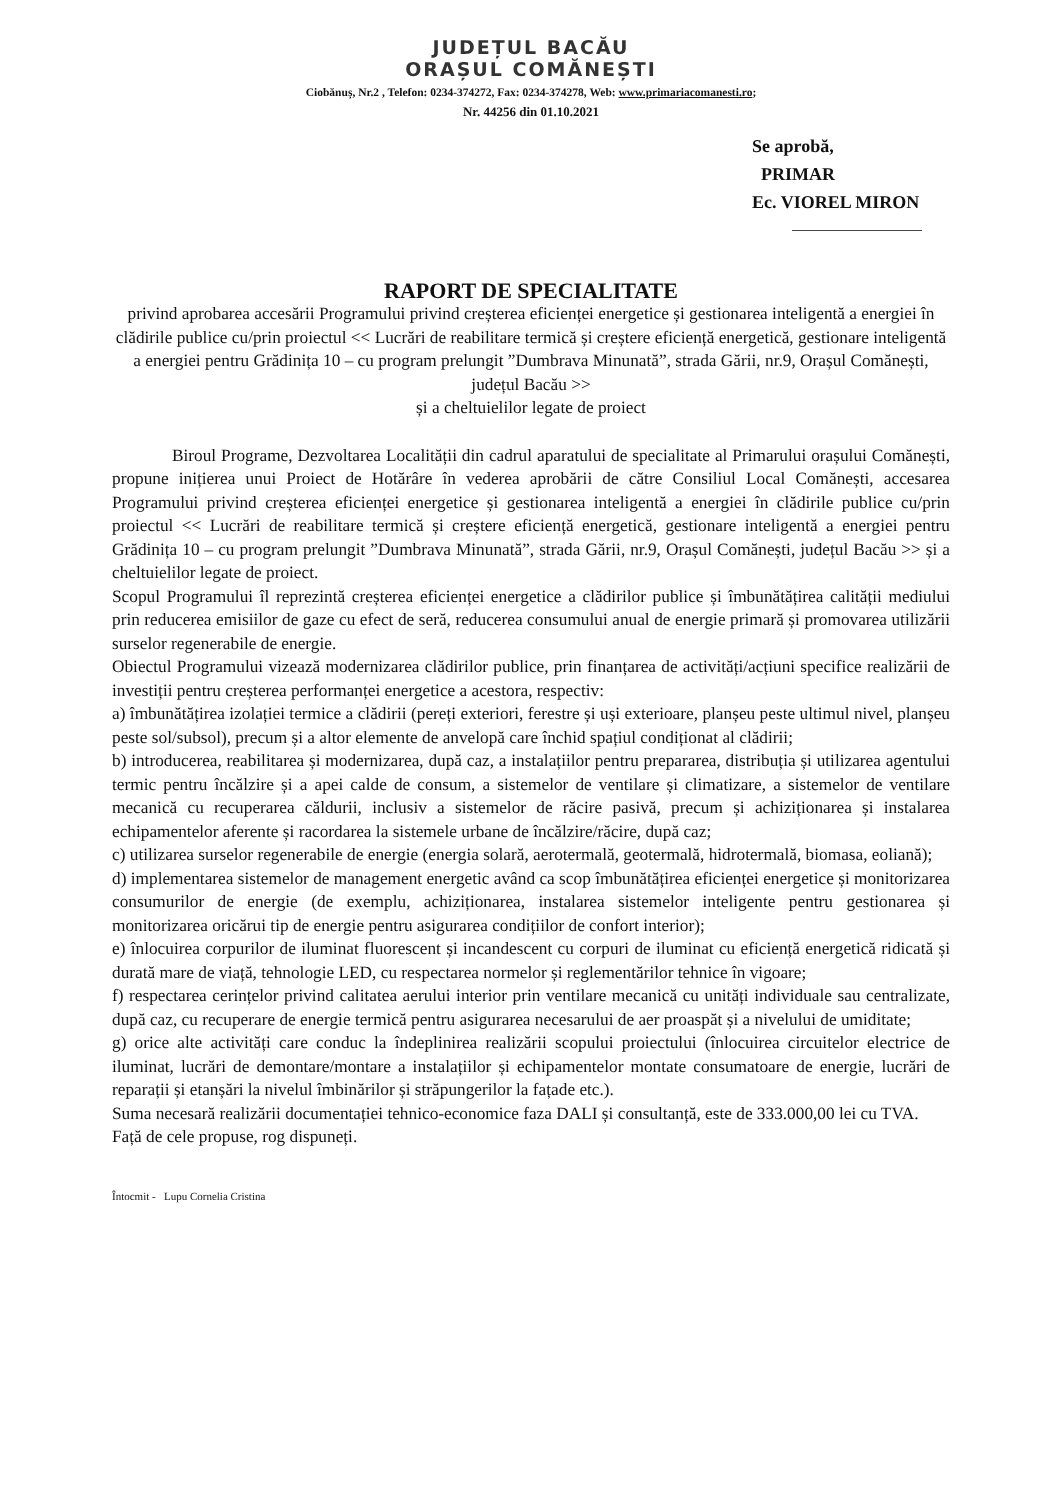JUDEȚUL BACĂU
ORAȘUL COMĂNEȘTI
Ciobănuș, Nr.2 , Telefon: 0234-374272, Fax: 0234-374278, Web: www.primariacomanesti.ro;
Nr. 44256 din 01.10.2021
Se aprobă,
PRIMAR
Ec. VIOREL MIRON
RAPORT DE SPECIALITATE
privind aprobarea accesării Programului privind creșterea eficienței energetice și gestionarea inteligentă a energiei în clădirile publice cu/prin proiectul << Lucrări de reabilitare termică și creștere eficiență energetică, gestionare inteligentă a energiei pentru Grădinița 10 – cu program prelungit ”Dumbrava Minunată”, strada Gării, nr.9, Orașul Comănești, județul Bacău >>
și a cheltuielilor legate de proiect
Biroul Programe, Dezvoltarea Localității din cadrul aparatului de specialitate al Primarului orașului Comănești, propune inițierea unui Proiect de Hotărâre în vederea aprobării de către Consiliul Local Comănești, accesarea Programului privind creșterea eficienței energetice și gestionarea inteligentă a energiei în clădirile publice cu/prin proiectul << Lucrări de reabilitare termică și creștere eficiență energetică, gestionare inteligentă a energiei pentru Grădinița 10 – cu program prelungit ”Dumbrava Minunată”, strada Gării, nr.9, Orașul Comănești, județul Bacău >> și a cheltuielilor legate de proiect.
Scopul Programului îl reprezintă creșterea eficienței energetice a clădirilor publice și îmbunătățirea calității mediului prin reducerea emisiilor de gaze cu efect de seră, reducerea consumului anual de energie primară și promovarea utilizării surselor regenerabile de energie.
Obiectul Programului vizează modernizarea clădirilor publice, prin finanțarea de activități/acțiuni specifice realizării de investiții pentru creșterea performanței energetice a acestora, respectiv:
a) îmbunătățirea izolației termice a clădirii (pereți exteriori, ferestre și uși exterioare, planșeu peste ultimul nivel, planșeu peste sol/subsol), precum și a altor elemente de anvelopă care închid spațiul condiționat al clădirii;
b) introducerea, reabilitarea și modernizarea, după caz, a instalațiilor pentru prepararea, distribuția și utilizarea agentului termic pentru încălzire și a apei calde de consum, a sistemelor de ventilare și climatizare, a sistemelor de ventilare mecanică cu recuperarea căldurii, inclusiv a sistemelor de răcire pasivă, precum și achiziționarea și instalarea echipamentelor aferente și racordarea la sistemele urbane de încălzire/răcire, după caz;
c) utilizarea surselor regenerabile de energie (energia solară, aerotermală, geotermală, hidrotermală, biomasa, eoliană);
d) implementarea sistemelor de management energetic având ca scop îmbunătățirea eficienței energetice și monitorizarea consumurilor de energie (de exemplu, achiziționarea, instalarea sistemelor inteligente pentru gestionarea și monitorizarea oricărui tip de energie pentru asigurarea condițiilor de confort interior);
e) înlocuirea corpurilor de iluminat fluorescent și incandescent cu corpuri de iluminat cu eficiență energetică ridicată și durată mare de viață, tehnologie LED, cu respectarea normelor și reglementărilor tehnice în vigoare;
f) respectarea cerințelor privind calitatea aerului interior prin ventilare mecanică cu unități individuale sau centralizate, după caz, cu recuperare de energie termică pentru asigurarea necesarului de aer proaspăt și a nivelului de umiditate;
g) orice alte activități care conduc la îndeplinirea realizării scopului proiectului (înlocuirea circuitelor electrice de iluminat, lucrări de demontare/montare a instalațiilor și echipamentelor montate consumatoare de energie, lucrări de reparații și etanșări la nivelul îmbinărilor și străpungerilor la fațade etc.).
Suma necesară realizării documentației tehnico-economice faza DALI și consultanță, este de 333.000,00 lei cu TVA.
Față de cele propuse, rog dispuneți.
Întocmit - Lupu Cornelia Cristina